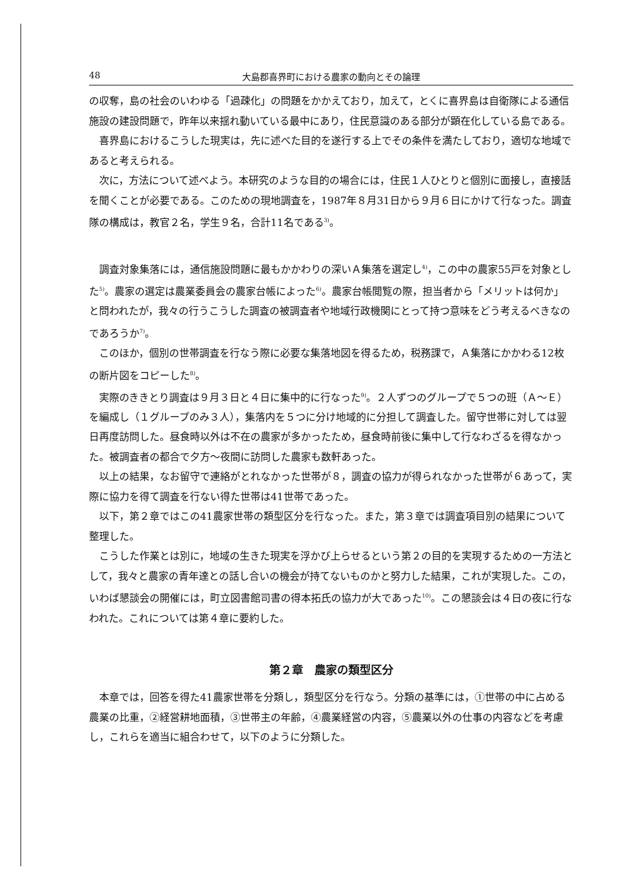48 大島郡喜界町における農家の動向とその論理
の収奪，島の社会のいわゆる「過疎化」の問題をかかえており，加えて，とくに喜界島は自衛隊による通信施設の建設問題で，昨年以来揺れ動いている最中にあり，住民意識のある部分が顕在化している島である。
喜界島におけるこうした現実は，先に述べた目的を遂行する上でその条件を満たしており，適切な地域であると考えられる。
次に，方法について述べよう。本研究のような目的の場合には，住民１人ひとりと個別に面接し，直接話を聞くことが必要である。このための現地調査を，1987年８月31日から９月６日にかけて行なった。調査隊の構成は，教官２名，学生９名，合計11名である<sup>3)</sup>。
調査対象集落には，通信施設問題に最もかかわりの深いＡ集落を選定し<sup>4)</sup>，この中の農家55戸を対象とした<sup>5)</sup>。農家の選定は農業委員会の農家台帳によった<sup>6)</sup>。農家台帳閲覧の際，担当者から「メリットは何か」と問われたが，我々の行うこうした調査の被調査者や地域行政機関にとって持つ意味をどう考えるべきなのであろうか<sup>7)</sup>。
このほか，個別の世帯調査を行なう際に必要な集落地図を得るため，税務課で，Ａ集落にかかわる12枚の断片図をコピーした<sup>8)</sup>。
実際のききとり調査は９月３日と４日に集中的に行なった<sup>9)</sup>。２人ずつのグループで５つの班（Ａ～Ｅ）を編成し（１グループのみ３人），集落内を５つに分け地域的に分担して調査した。留守世帯に対しては翌日再度訪問した。昼食時以外は不在の農家が多かったため，昼食時前後に集中して行なわざるを得なかった。被調査者の都合で夕方～夜間に訪問した農家も数軒あった。
以上の結果，なお留守で連絡がとれなかった世帯が８，調査の協力が得られなかった世帯が６あって，実際に協力を得て調査を行ない得た世帯は41世帯であった。
以下，第２章ではこの41農家世帯の類型区分を行なった。また，第３章では調査項目別の結果について整理した。
こうした作業とは別に，地域の生きた現実を浮かび上らせるという第２の目的を実現するための一方法として，我々と農家の青年達との話し合いの機会が持てないものかと努力した結果，これが実現した。この，いわば懇談会の開催には，町立図書館司書の得本拓氏の協力が大であった<sup>10)</sup>。この懇談会は４日の夜に行なわれた。これについては第４章に要約した。
第２章　農家の類型区分
本章では，回答を得た41農家世帯を分類し，類型区分を行なう。分類の基準には，①世帯の中に占める農業の比重，②経営耕地面積，③世帯主の年齢，④農業経営の内容，⑤農業以外の仕事の内容などを考慮し，これらを適当に組合わせて，以下のように分類した。